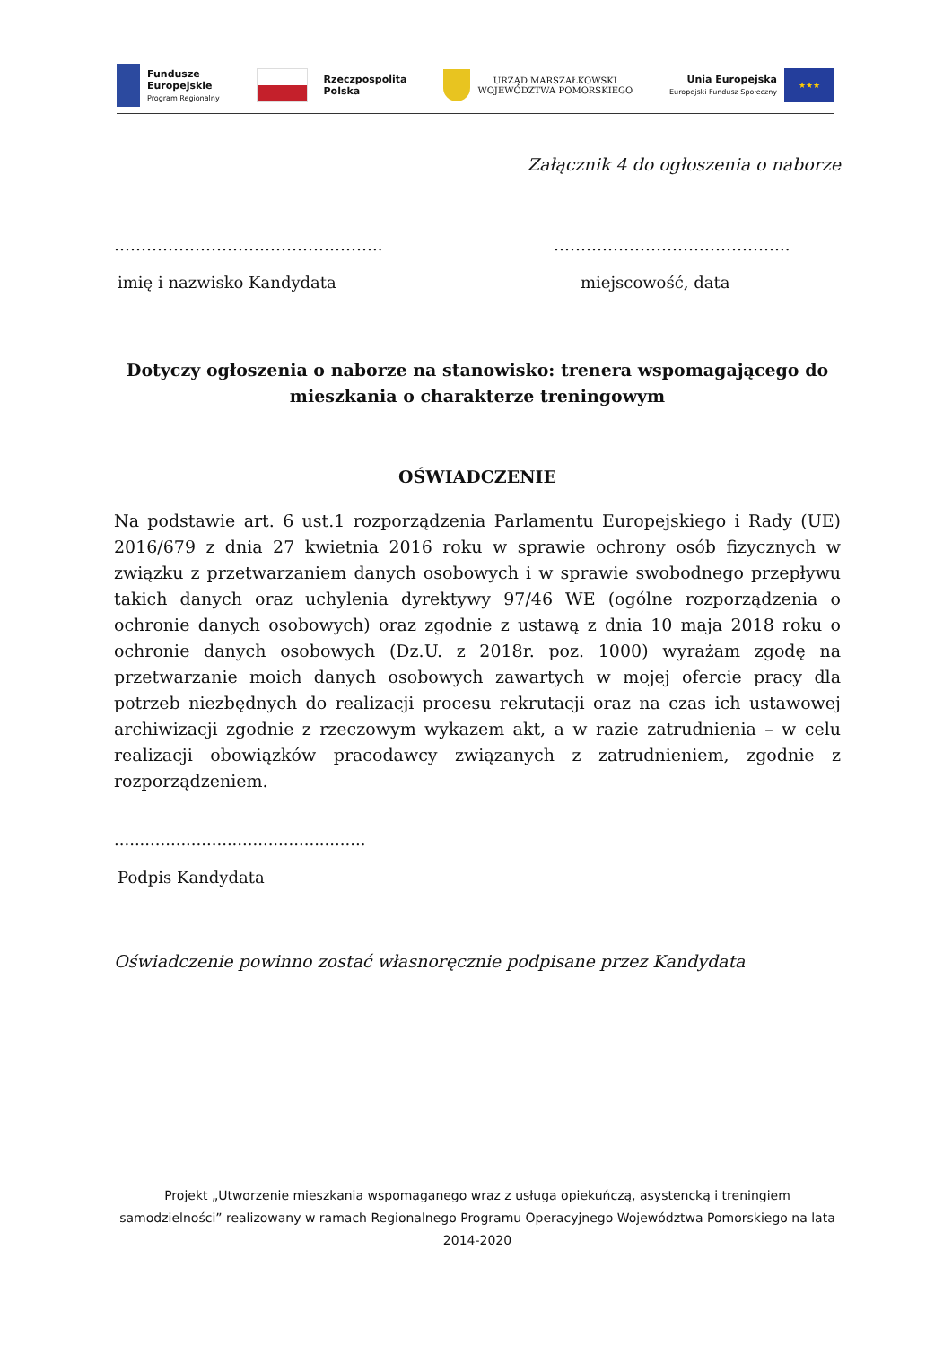Fundusze
Europejskie
Program Regionalny
Rzeczpospolita
Polska
URZĄD MARSZAŁKOWSKI
WOJEWÓDZTWA POMORSKIEGO
Unia Europejska
Europejski Fundusz Społeczny
★★★
Załącznik 4 do ogłoszenia o naborze
…………………………………………..
imię i nazwisko Kandydata
……………………………………..
miejscowość, data
Dotyczy ogłoszenia o naborze na stanowisko: trenera wspomagającego do mieszkania o charakterze treningowym
OŚWIADCZENIE
Na podstawie art. 6 ust.1 rozporządzenia Parlamentu Europejskiego i Rady (UE) 2016/679 z dnia 27 kwietnia 2016 roku w sprawie ochrony osób fizycznych w związku z przetwarzaniem danych osobowych i w sprawie swobodnego przepływu takich danych oraz uchylenia dyrektywy 97/46 WE (ogólne rozporządzenia o ochronie danych osobowych) oraz zgodnie z ustawą z dnia 10 maja 2018 roku o ochronie danych osobowych (Dz.U. z 2018r. poz. 1000) wyrażam zgodę na przetwarzanie moich danych osobowych zawartych w mojej ofercie pracy dla potrzeb niezbędnych do realizacji procesu rekrutacji oraz na czas ich ustawowej archiwizacji zgodnie z rzeczowym wykazem akt, a w razie zatrudnienia – w celu realizacji obowiązków pracodawcy związanych z zatrudnieniem, zgodnie z rozporządzeniem.
.................................................
Podpis Kandydata
Oświadczenie powinno zostać własnoręcznie podpisane przez Kandydata
Projekt „Utworzenie mieszkania wspomaganego wraz z usługa opiekuńczą, asystencką i treningiem samodzielności” realizowany w ramach Regionalnego Programu Operacyjnego Województwa Pomorskiego na lata 2014-2020